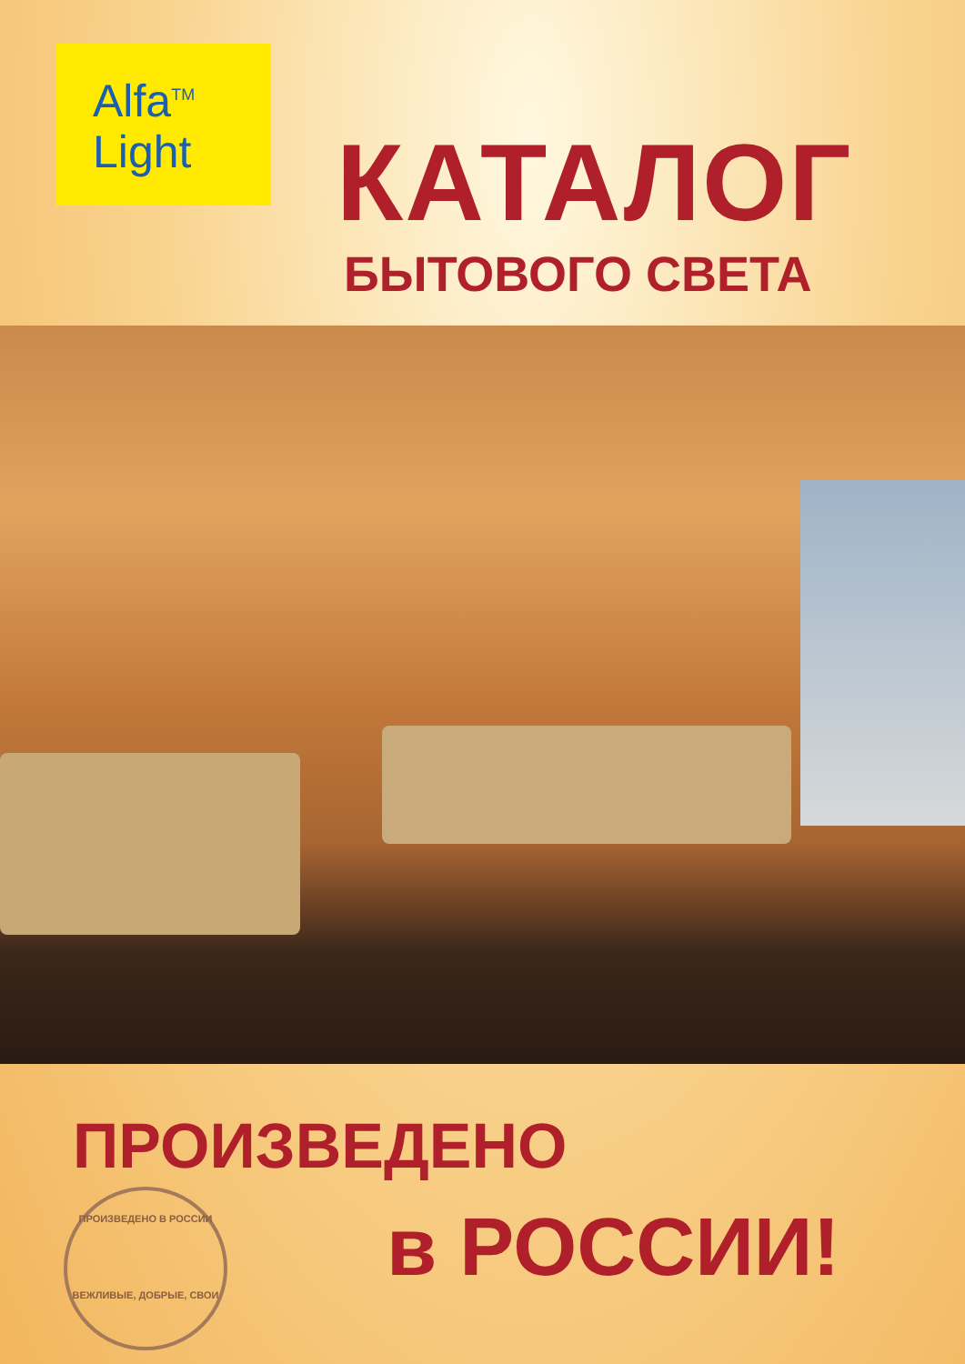Alfa<sup>TM</sup>
Light
КАТАЛОГ
БЫТОВОГО СВЕТА
ПРОИЗВЕДЕНО
ПРОИЗВЕДЕНО В РОССИИ
ВЕЖЛИВЫЕ, ДОБРЫЕ, СВОИ
в РОССИИ!